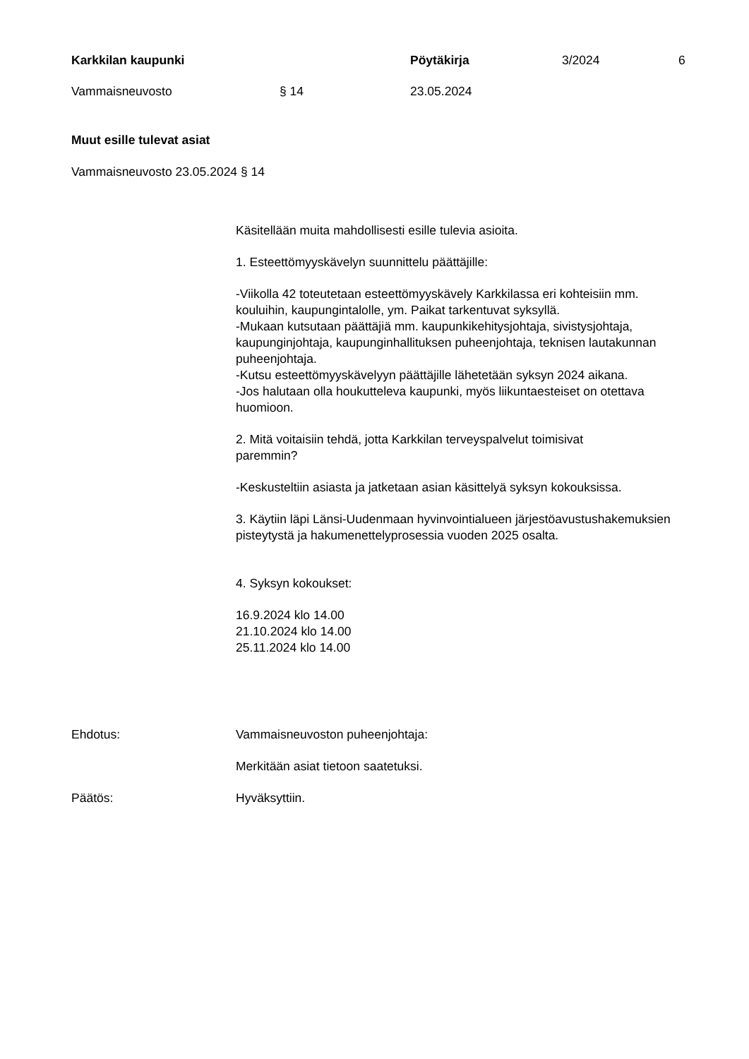Karkkilan kaupunki Pöytäkirja 3/2024 6
Vammaisneuvosto § 14 23.05.2024
Muut esille tulevat asiat
Vammaisneuvosto 23.05.2024 § 14
Käsitellään muita mahdollisesti esille tulevia asioita.
1. Esteettömyyskävelyn suunnittelu päättäjille:
-Viikolla 42 toteutetaan esteettömyyskävely Karkkilassa eri kohteisiin mm. kouluihin, kaupungintalolle, ym. Paikat tarkentuvat syksyllä.
-Mukaan kutsutaan päättäjiä mm. kaupunkikehitysjohtaja, sivistysjohtaja, kaupunginjohtaja, kaupunginhallituksen puheenjohtaja, teknisen lautakunnan puheenjohtaja.
-Kutsu esteettömyyskävelyyn päättäjille lähetetään syksyn 2024 aikana.
-Jos halutaan olla houkutteleva kaupunki, myös liikuntaesteiset on otettava huomioon.
2. Mitä voitaisiin tehdä, jotta Karkkilan terveyspalvelut toimisivat
paremmin?
-Keskusteltiin asiasta ja jatketaan asian käsittelyä syksyn kokouksissa.
3. Käytiin läpi Länsi-Uudenmaan hyvinvointialueen järjestöavustushakemuksien pisteytystä ja hakumenettelyprosessia vuoden 2025 osalta.
4. Syksyn kokoukset:
16.9.2024 klo 14.00
21.10.2024 klo 14.00
25.11.2024 klo 14.00
Ehdotus: Vammaisneuvoston puheenjohtaja:
Merkitään asiat tietoon saatetuksi.
Päätös: Hyväksyttiin.